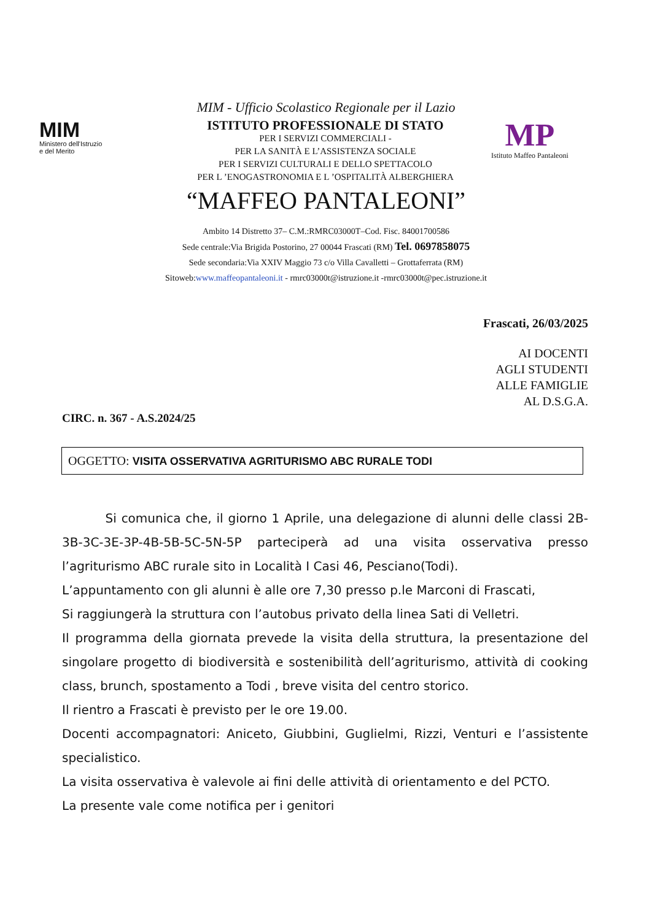MIM - Ufficio Scolastico Regionale per il Lazio
MIM
Ministero dell'Istruzio
e del Merito
ISTITUTO PROFESSIONALE DI STATO
PER I SERVIZI COMMERCIALI -
PER LA SANITÀ E L’ASSISTENZA SOCIALE
PER I SERVIZI CULTURALI E DELLO SPETTACOLO
PER L ’ENOGASTRONOMIA E L ’OSPITALITÀ ALBERGHIERA
MP
Istituto Maffeo Pantaleoni
“MAFFEO PANTALEONI”
Ambito 14 Distretto 37– C.M.:RMRC03000T–Cod. Fisc. 84001700586
Sede centrale:Via Brigida Postorino, 27 00044 Frascati (RM) Tel. 0697858075
Sede secondaria:Via XXIV Maggio 73 c/o Villa Cavalletti – Grottaferrata (RM)
Sitoweb:www.maffeopantaleoni.it - rmrc03000t@istruzione.it -rmrc03000t@pec.istruzione.it
Frascati, 26/03/2025
AI DOCENTI
AGLI STUDENTI
ALLE FAMIGLIE
AL D.S.G.A.
CIRC. n. 367 - A.S.2024/25
OGGETTO: VISITA OSSERVATIVA AGRITURISMO ABC RURALE TODI
Si comunica che, il giorno 1 Aprile, una delegazione di alunni delle classi 2B-3B-3C-3E-3P-4B-5B-5C-5N-5P parteciperà ad una visita osservativa presso l’agriturismo ABC rurale sito in Località I Casi 46, Pesciano(Todi).
L’appuntamento con gli alunni è alle ore 7,30 presso p.le Marconi di Frascati,
Si raggiungerà la struttura con l’autobus privato della linea Sati di Velletri.
Il programma della giornata prevede la visita della struttura, la presentazione del singolare progetto di biodiversità e sostenibilità dell’agriturismo, attività di cooking class, brunch, spostamento a Todi , breve visita del centro storico.
Il rientro a Frascati è previsto per le ore 19.00.
Docenti accompagnatori: Aniceto, Giubbini, Guglielmi, Rizzi, Venturi e l’assistente specialistico.
La visita osservativa è valevole ai fini delle attività di orientamento e del PCTO.
La presente vale come notifica per i genitori